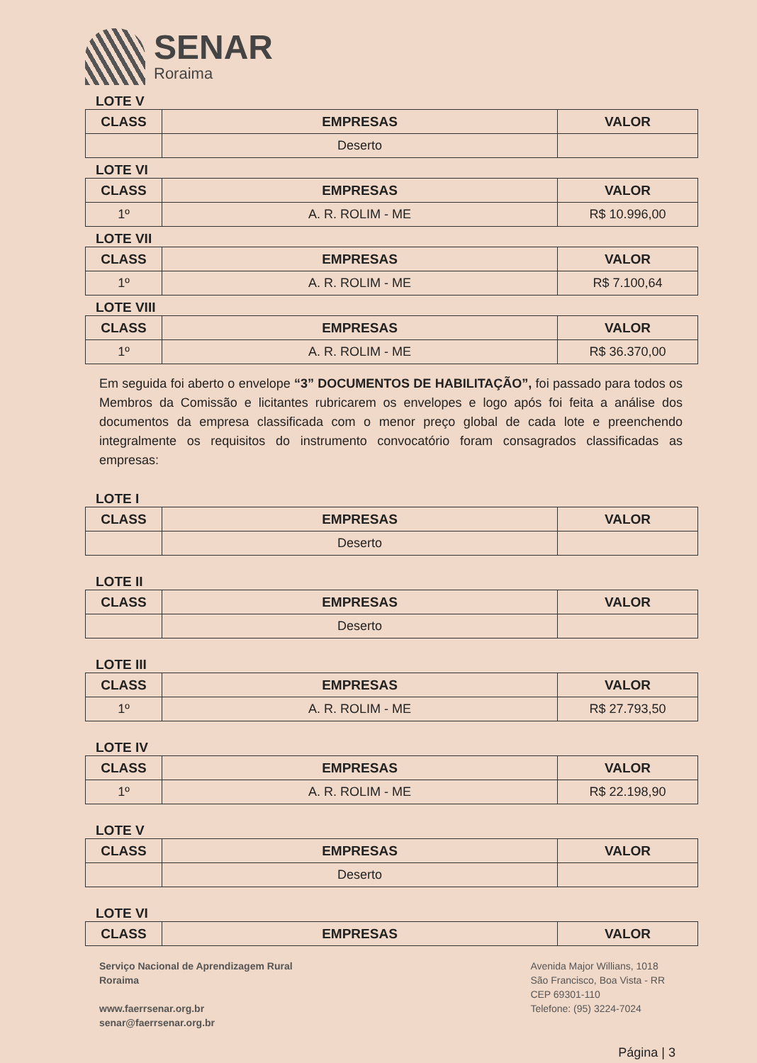SENAR
Roraima
LOTE V
| CLASS | EMPRESAS | VALOR |
| --- | --- | --- |
| | Deserto | |
LOTE VI
| CLASS | EMPRESAS | VALOR |
| --- | --- | --- |
| 1º | A. R. ROLIM - ME | R$ 10.996,00 |
LOTE VII
| CLASS | EMPRESAS | VALOR |
| --- | --- | --- |
| 1º | A. R. ROLIM - ME | R$ 7.100,64 |
LOTE VIII
| CLASS | EMPRESAS | VALOR |
| --- | --- | --- |
| 1º | A. R. ROLIM - ME | R$ 36.370,00 |
Em seguida foi aberto o envelope “3” DOCUMENTOS DE HABILITAÇÃO”, foi passado para todos os Membros da Comissão e licitantes rubricarem os envelopes e logo após foi feita a análise dos documentos da empresa classificada com o menor preço global de cada lote e preenchendo integralmente os requisitos do instrumento convocatório foram consagrados classificadas as empresas:
LOTE I
| CLASS | EMPRESAS | VALOR |
| --- | --- | --- |
| | Deserto | |
LOTE II
| CLASS | EMPRESAS | VALOR |
| --- | --- | --- |
| | Deserto | |
LOTE III
| CLASS | EMPRESAS | VALOR |
| --- | --- | --- |
| 1º | A. R. ROLIM - ME | R$ 27.793,50 |
LOTE IV
| CLASS | EMPRESAS | VALOR |
| --- | --- | --- |
| 1º | A. R. ROLIM - ME | R$ 22.198,90 |
LOTE V
| CLASS | EMPRESAS | VALOR |
| --- | --- | --- |
| | Deserto | |
LOTE VI
| CLASS | EMPRESAS | VALOR |
| --- | --- | --- |
Serviço Nacional de Aprendizagem Rural
Roraima
www.faerrsenar.org.br
senar@faerrsenar.org.br
Avenida Major Willians, 1018
São Francisco, Boa Vista - RR
CEP 69301-110
Telefone: (95) 3224-7024
Página | 3